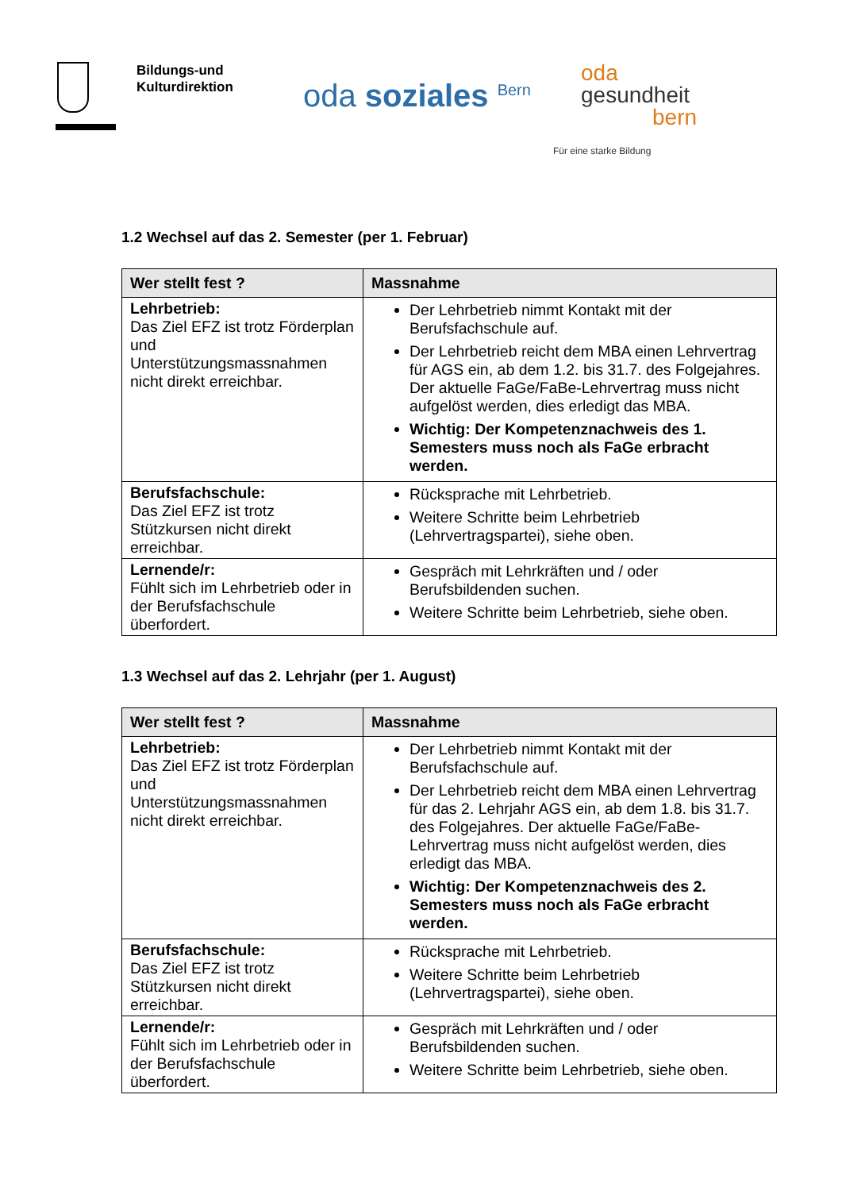Bildungs-und
Kulturdirektion
oda soziales <sup>Bern</sup>
oda
gesundheit
bern
Für eine starke Bildung
1.2 Wechsel auf das 2. Semester (per 1. Februar)
| Wer stellt fest ? | Massnahme |
| --- | --- |
| Lehrbetrieb: Das Ziel EFZ ist trotz Förderplan und Unterstützungsmassnahmen nicht direkt erreichbar. | Der Lehrbetrieb nimmt Kontakt mit der Berufsfachschule auf. Der Lehrbetrieb reicht dem MBA einen Lehrvertrag für AGS ein, ab dem 1.2. bis 31.7. des Folgejahres. Der aktuelle FaGe/FaBe-Lehrvertrag muss nicht aufgelöst werden, dies erledigt das MBA. Wichtig: Der Kompetenznachweis des 1. Semesters muss noch als FaGe erbracht werden. |
| Berufsfachschule: Das Ziel EFZ ist trotz Stützkursen nicht direkt erreichbar. | Rücksprache mit Lehrbetrieb. Weitere Schritte beim Lehrbetrieb (Lehrvertragspartei), siehe oben. |
| Lernende/r: Fühlt sich im Lehrbetrieb oder in der Berufsfachschule überfordert. | Gespräch mit Lehrkräften und / oder Berufsbildenden suchen. Weitere Schritte beim Lehrbetrieb, siehe oben. |
1.3 Wechsel auf das 2. Lehrjahr (per 1. August)
| Wer stellt fest ? | Massnahme |
| --- | --- |
| Lehrbetrieb: Das Ziel EFZ ist trotz Förderplan und Unterstützungsmassnahmen nicht direkt erreichbar. | Der Lehrbetrieb nimmt Kontakt mit der Berufsfachschule auf. Der Lehrbetrieb reicht dem MBA einen Lehrvertrag für das 2. Lehrjahr AGS ein, ab dem 1.8. bis 31.7. des Folgejahres. Der aktuelle FaGe/FaBe-Lehrvertrag muss nicht aufgelöst werden, dies erledigt das MBA. Wichtig: Der Kompetenznachweis des 2. Semesters muss noch als FaGe erbracht werden. |
| Berufsfachschule: Das Ziel EFZ ist trotz Stützkursen nicht direkt erreichbar. | Rücksprache mit Lehrbetrieb. Weitere Schritte beim Lehrbetrieb (Lehrvertragspartei), siehe oben. |
| Lernende/r: Fühlt sich im Lehrbetrieb oder in der Berufsfachschule überfordert. | Gespräch mit Lehrkräften und / oder Berufsbildenden suchen. Weitere Schritte beim Lehrbetrieb, siehe oben. |